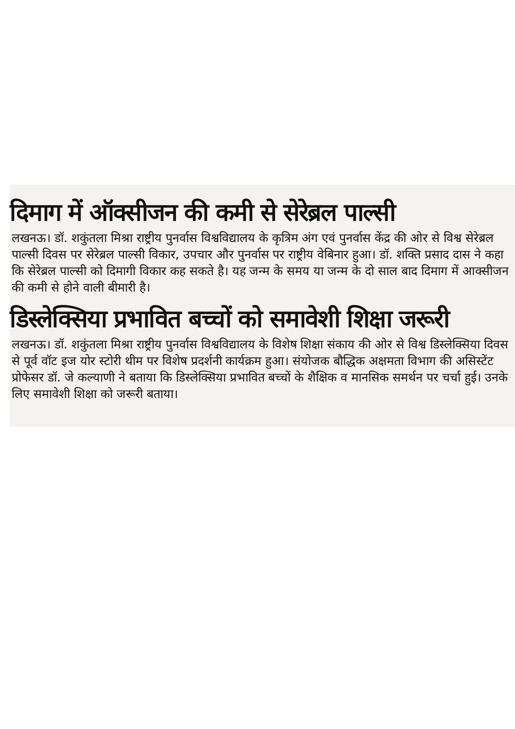दिमाग में ऑक्सीजन की कमी से सेरेब्रल पाल्सी
लखनऊ। डॉ. शकुंतला मिश्रा राष्ट्रीय पुनर्वास विश्वविद्यालय के कृत्रिम अंग एवं पुनर्वास केंद्र की ओर से विश्व सेरेब्रल पाल्सी दिवस पर सेरेब्रल पाल्सी विकार, उपचार और पुनर्वास पर राष्ट्रीय वेबिनार हुआ। डॉ. शक्ति प्रसाद दास ने कहा कि सेरेब्रल पाल्सी को दिमागी विकार कह सकते है। यह जन्म के समय या जन्म के दो साल बाद दिमाग में आक्सीजन की कमी से होने वाली बीमारी है।
डिस्लेक्सिया प्रभावित बच्चों को समावेशी शिक्षा जरूरी
लखनऊ। डॉ. शकुंतला मिश्रा राष्ट्रीय पुनर्वास विश्वविद्यालय के विशेष शिक्षा संकाय की ओर से विश्व डिस्लेक्सिया दिवस से पूर्व वॉट इज योर स्टोरी थीम पर विशेष प्रदर्शनी कार्यक्रम हुआ। संयोजक बौद्धिक अक्षमता विभाग की असिस्टेंट प्रोफेसर डॉ. जे कल्याणी ने बताया कि डिस्लेक्सिया प्रभावित बच्चों के शैक्षिक व मानसिक समर्थन पर चर्चा हुई। उनके लिए समावेशी शिक्षा को जरूरी बताया।